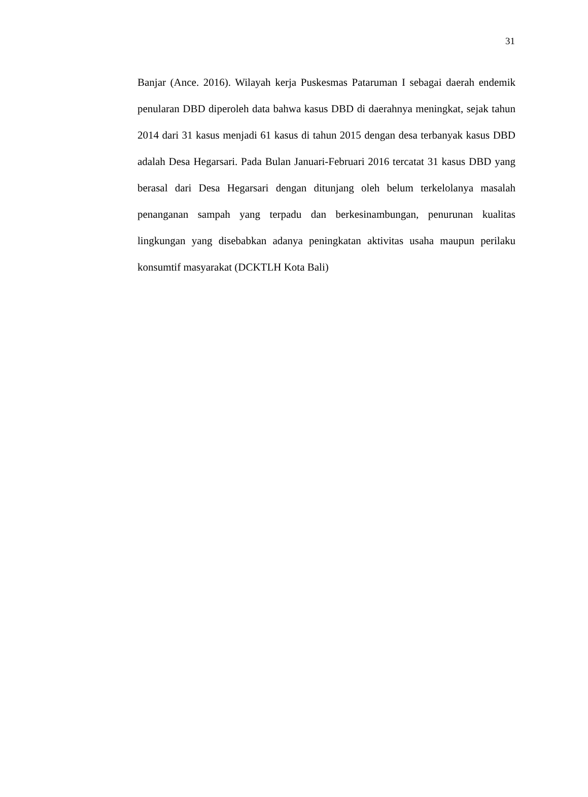31
Banjar (Ance. 2016). Wilayah kerja Puskesmas Pataruman I sebagai daerah endemik penularan DBD diperoleh data bahwa kasus DBD di daerahnya meningkat, sejak tahun 2014 dari 31 kasus menjadi 61 kasus di tahun 2015 dengan desa terbanyak kasus DBD adalah Desa Hegarsari. Pada Bulan Januari-Februari 2016 tercatat 31 kasus DBD yang berasal dari Desa Hegarsari dengan ditunjang oleh belum terkelolanya masalah penanganan sampah yang terpadu dan berkesinambungan, penurunan kualitas lingkungan yang disebabkan adanya peningkatan aktivitas usaha maupun perilaku konsumtif masyarakat (DCKTLH Kota Bali)